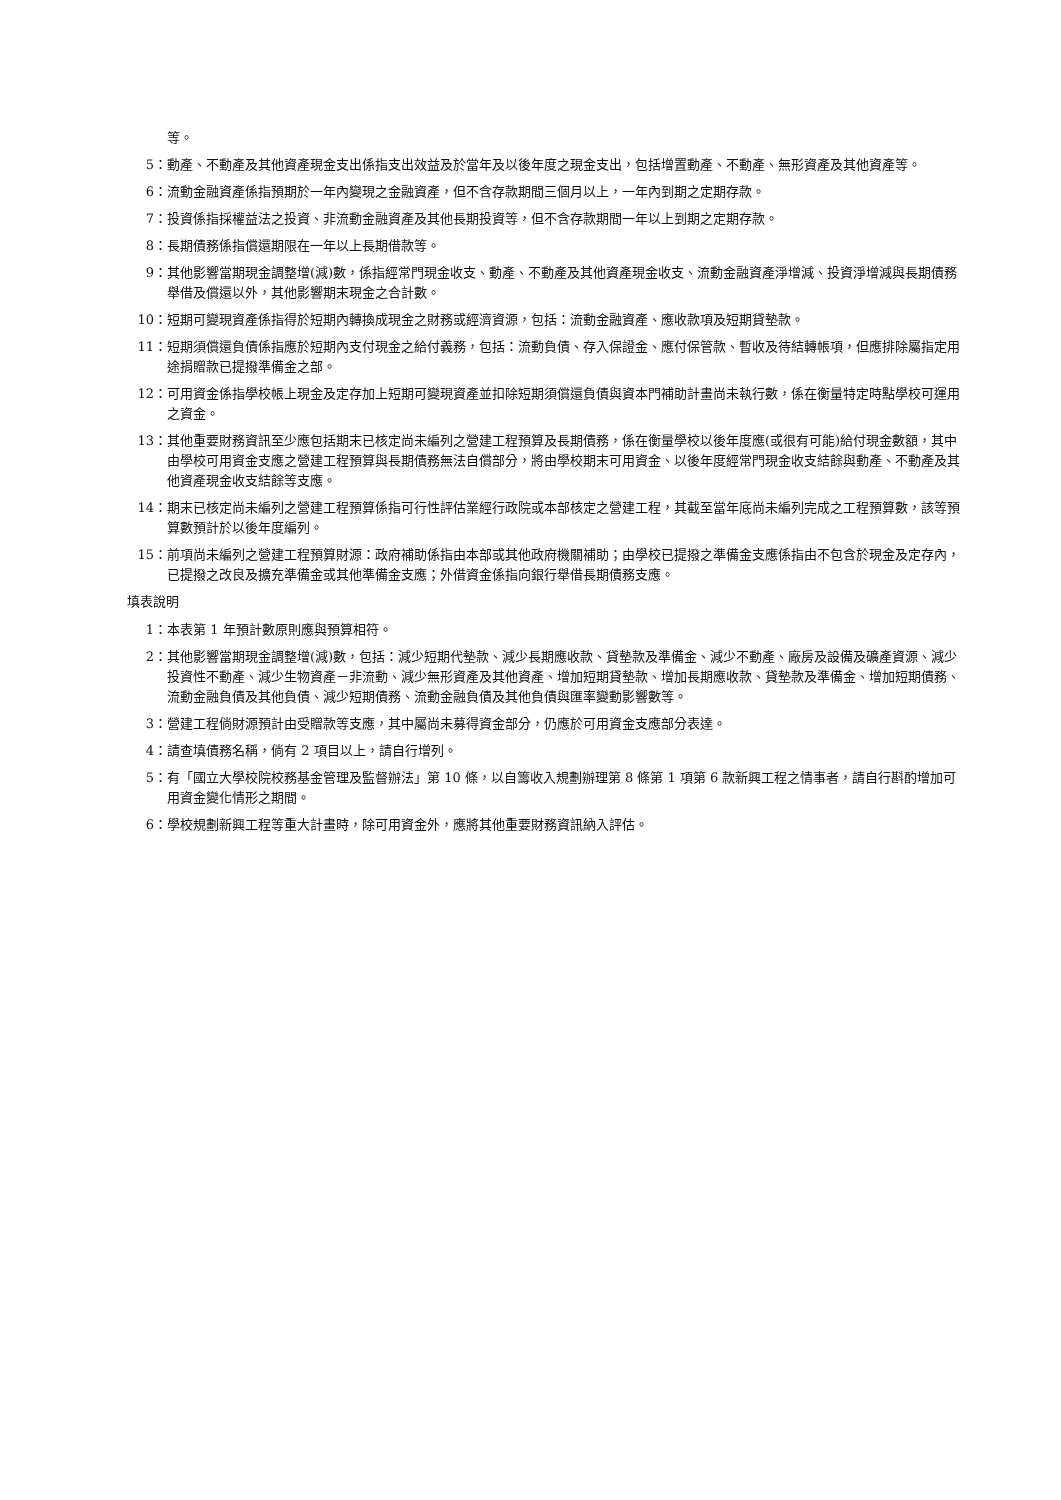等。
5： 動產、不動產及其他資產現金支出係指支出效益及於當年及以後年度之現金支出，包括增置動產、不動產、無形資產及其他資產等。
6： 流動金融資產係指預期於一年內變現之金融資產，但不含存款期間三個月以上，一年內到期之定期存款。
7： 投資係指採權益法之投資、非流動金融資產及其他長期投資等，但不含存款期間一年以上到期之定期存款。
8： 長期債務係指償還期限在一年以上長期借款等。
9： 其他影響當期現金調整增(減)數，係指經常門現金收支、動產、不動產及其他資產現金收支、流動金融資產淨增減、投資淨增減與長期債務舉借及償還以外，其他影響期末現金之合計數。
10： 短期可變現資產係指得於短期內轉換成現金之財務或經濟資源，包括：流動金融資產、應收款項及短期貸墊款。
11： 短期須償還負債係指應於短期內支付現金之給付義務，包括：流動負債、存入保證金、應付保管款、暫收及待結轉帳項，但應排除屬指定用途捐贈款已提撥準備金之部。
12： 可用資金係指學校帳上現金及定存加上短期可變現資產並扣除短期須償還負債與資本門補助計畫尚未執行數，係在衡量特定時點學校可運用之資金。
13： 其他重要財務資訊至少應包括期末已核定尚未編列之營建工程預算及長期債務，係在衡量學校以後年度應(或很有可能)給付現金數額，其中由學校可用資金支應之營建工程預算與長期債務無法自償部分，將由學校期末可用資金、以後年度經常門現金收支結餘與動產、不動產及其他資產現金收支結餘等支應。
14： 期末已核定尚未編列之營建工程預算係指可行性評估業經行政院或本部核定之營建工程，其截至當年底尚未編列完成之工程預算數，該等預算數預計於以後年度編列。
15： 前項尚未編列之營建工程預算財源：政府補助係指由本部或其他政府機關補助；由學校已提撥之準備金支應係指由不包含於現金及定存內，已提撥之改良及擴充準備金或其他準備金支應；外借資金係指向銀行舉借長期債務支應。
填表說明
1： 本表第 1 年預計數原則應與預算相符。
2： 其他影響當期現金調整增(減)數，包括：減少短期代墊款、減少長期應收款、貸墊款及準備金、減少不動產、廠房及設備及礦產資源、減少投資性不動產、減少生物資產－非流動、減少無形資產及其他資產、增加短期貸墊款、增加長期應收款、貸墊款及準備金、增加短期債務、流動金融負債及其他負債、減少短期債務、流動金融負債及其他負債與匯率變動影響數等。
3： 營建工程倘財源預計由受贈款等支應，其中屬尚未募得資金部分，仍應於可用資金支應部分表達。
4： 請查填債務名稱，倘有 2 項目以上，請自行增列。
5： 有「國立大學校院校務基金管理及監督辦法」第 10 條，以自籌收入規劃辦理第 8 條第 1 項第 6 款新興工程之情事者，請自行斟酌增加可用資金變化情形之期間。
6： 學校規劃新興工程等重大計畫時，除可用資金外，應將其他重要財務資訊納入評估。